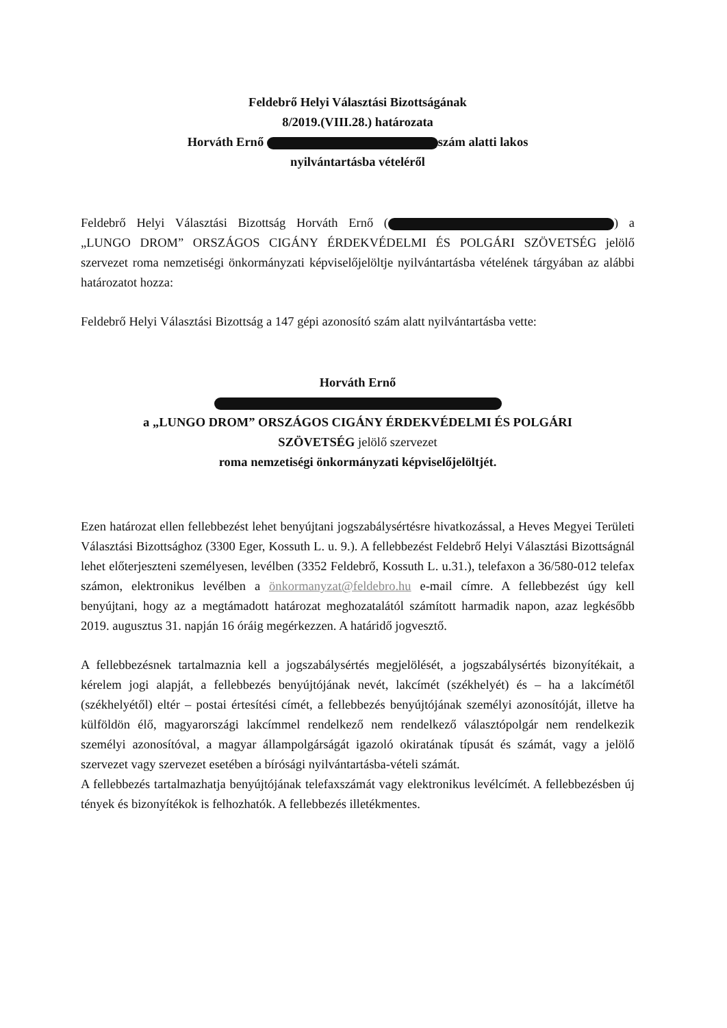Feldebrő Helyi Választási Bizottságának
8/2019.(VIII.28.) határozata
Horváth Ernő szám alatti lakos
nyilvántartásba vételéről
Feldebrő Helyi Választási Bizottság Horváth Ernő ( ) a „LUNGO DROM” ORSZÁGOS CIGÁNY ÉRDEKVÉDELMI ÉS POLGÁRI SZÖVETSÉG jelölő szervezet roma nemzetiségi önkormányzati képviselőjelöltje nyilvántartásba vételének tárgyában az alábbi határozatot hozza:
Feldebrő Helyi Választási Bizottság a 147 gépi azonosító szám alatt nyilvántartásba vette:
Horváth Ernő
a „LUNGO DROM” ORSZÁGOS CIGÁNY ÉRDEKVÉDELMI ÉS POLGÁRI
SZÖVETSÉG jelölő szervezet
roma nemzetiségi önkormányzati képviselőjelöltjét.
Ezen határozat ellen fellebbezést lehet benyújtani jogszabálysértésre hivatkozással, a Heves Megyei Területi Választási Bizottsághoz (3300 Eger, Kossuth L. u. 9.). A fellebbezést Feldebrő Helyi Választási Bizottságnál lehet előterjeszteni személyesen, levélben (3352 Feldebrő, Kossuth L. u.31.), telefaxon a 36/580-012 telefax számon, elektronikus levélben a önkormanyzat@feldebro.hu e-mail címre. A fellebbezést úgy kell benyújtani, hogy az a megtámadott határozat meghozatalától számított harmadik napon, azaz legkésőbb 2019. augusztus 31. napján 16 óráig megérkezzen. A határidő jogvesztő.
A fellebbezésnek tartalmaznia kell a jogszabálysértés megjelölését, a jogszabálysértés bizonyítékait, a kérelem jogi alapját, a fellebbezés benyújtójának nevét, lakcímét (székhelyét) és – ha a lakcímétől (székhelyétől) eltér – postai értesítési címét, a fellebbezés benyújtójának személyi azonosítóját, illetve ha külföldön élő, magyarországi lakcímmel rendelkező nem rendelkező választópolgár nem rendelkezik személyi azonosítóval, a magyar állampolgárságát igazoló okiratának típusát és számát, vagy a jelölő szervezet vagy szervezet esetében a bírósági nyilvántartásba-vételi számát.
A fellebbezés tartalmazhatja benyújtójának telefaxszámát vagy elektronikus levélcímét. A fellebbezésben új tények és bizonyítékok is felhozhatók. A fellebbezés illetékmentes.